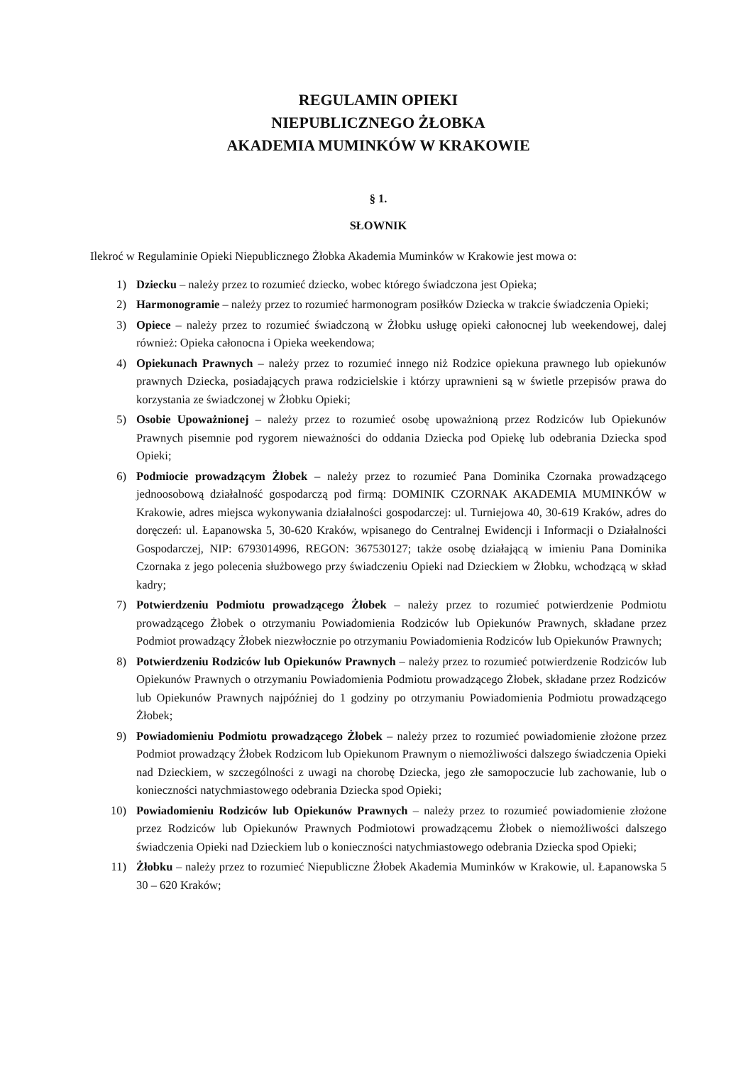REGULAMIN OPIEKI
NIEPUBLICZNEGO ŻŁOBKA
AKADEMIA MUMINKÓW W KRAKOWIE
§ 1.
SŁOWNIK
Ilekroć w Regulaminie Opieki Niepublicznego Żłobka Akademia Muminków w Krakowie jest mowa o:
1) Dziecku – należy przez to rozumieć dziecko, wobec którego świadczona jest Opieka;
2) Harmonogramie – należy przez to rozumieć harmonogram posiłków Dziecka w trakcie świadczenia Opieki;
3) Opiece – należy przez to rozumieć świadczoną w Żłobku usługę opieki całonocnej lub weekendowej, dalej również: Opieka całonocna i Opieka weekendowa;
4) Opiekunach Prawnych – należy przez to rozumieć innego niż Rodzice opiekuna prawnego lub opiekunów prawnych Dziecka, posiadających prawa rodzicielskie i którzy uprawnieni są w świetle przepisów prawa do korzystania ze świadczonej w Żłobku Opieki;
5) Osobie Upoważnionej – należy przez to rozumieć osobę upoważnioną przez Rodziców lub Opiekunów Prawnych pisemnie pod rygorem nieważności do oddania Dziecka pod Opiekę lub odebrania Dziecka spod Opieki;
6) Podmiocie prowadzącym Żłobek – należy przez to rozumieć Pana Dominika Czornaka prowadzącego jednoosobową działalność gospodarczą pod firmą: DOMINIK CZORNAK AKADEMIA MUMINKÓW w Krakowie, adres miejsca wykonywania działalności gospodarczej: ul. Turniejowa 40, 30-619 Kraków, adres do doręczeń: ul. Łapanowska 5, 30-620 Kraków, wpisanego do Centralnej Ewidencji i Informacji o Działalności Gospodarczej, NIP: 6793014996, REGON: 367530127; także osobę działającą w imieniu Pana Dominika Czornaka z jego polecenia służbowego przy świadczeniu Opieki nad Dzieckiem w Żłobku, wchodzącą w skład kadry;
7) Potwierdzeniu Podmiotu prowadzącego Żłobek – należy przez to rozumieć potwierdzenie Podmiotu prowadzącego Żłobek o otrzymaniu Powiadomienia Rodziców lub Opiekunów Prawnych, składane przez Podmiot prowadzący Żłobek niezwłocznie po otrzymaniu Powiadomienia Rodziców lub Opiekunów Prawnych;
8) Potwierdzeniu Rodziców lub Opiekunów Prawnych – należy przez to rozumieć potwierdzenie Rodziców lub Opiekunów Prawnych o otrzymaniu Powiadomienia Podmiotu prowadzącego Żłobek, składane przez Rodziców lub Opiekunów Prawnych najpóźniej do 1 godziny po otrzymaniu Powiadomienia Podmiotu prowadzącego Żłobek;
9) Powiadomieniu Podmiotu prowadzącego Żłobek – należy przez to rozumieć powiadomienie złożone przez Podmiot prowadzący Żłobek Rodzicom lub Opiekunom Prawnym o niemożliwości dalszego świadczenia Opieki nad Dzieckiem, w szczególności z uwagi na chorobę Dziecka, jego złe samopoczucie lub zachowanie, lub o konieczności natychmiastowego odebrania Dziecka spod Opieki;
10) Powiadomieniu Rodziców lub Opiekunów Prawnych – należy przez to rozumieć powiadomienie złożone przez Rodziców lub Opiekunów Prawnych Podmiotowi prowadzącemu Żłobek o niemożliwości dalszego świadczenia Opieki nad Dzieckiem lub o konieczności natychmiastowego odebrania Dziecka spod Opieki;
11) Żłobku – należy przez to rozumieć Niepubliczne Żłobek Akademia Muminków w Krakowie, ul. Łapanowska 5 30 – 620 Kraków;